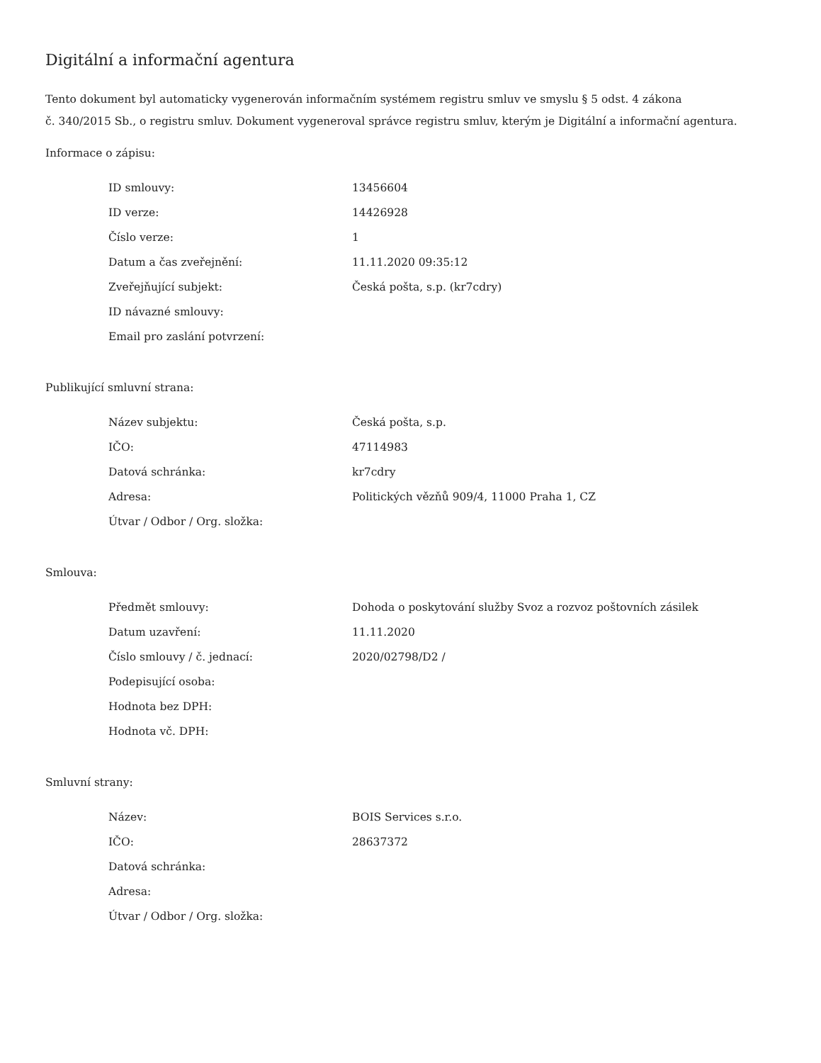Digitální a informační agentura
Tento dokument byl automaticky vygenerován informačním systémem registru smluv ve smyslu § 5 odst. 4 zákona
č. 340/2015 Sb., o registru smluv. Dokument vygeneroval správce registru smluv, kterým je Digitální a informační agentura.
Informace o zápisu:
| ID smlouvy: | 13456604 |
| ID verze: | 14426928 |
| Číslo verze: | 1 |
| Datum a čas zveřejnění: | 11.11.2020 09:35:12 |
| Zveřejňující subjekt: | Česká pošta, s.p. (kr7cdry) |
| ID návazné smlouvy: | |
| Email pro zaslání potvrzení: | |
Publikující smluvní strana:
| Název subjektu: | Česká pošta, s.p. |
| IČO: | 47114983 |
| Datová schránka: | kr7cdry |
| Adresa: | Politických vězňů 909/4, 11000 Praha 1, CZ |
| Útvar / Odbor / Org. složka: | |
Smlouva:
| Předmět smlouvy: | Dohoda o poskytování služby Svoz a rozvoz poštovních zásilek |
| Datum uzavření: | 11.11.2020 |
| Číslo smlouvy / č. jednací: | 2020/02798/D2 / |
| Podepisující osoba: | |
| Hodnota bez DPH: | |
| Hodnota vč. DPH: | |
Smluvní strany:
| Název: | BOIS Services s.r.o. |
| IČO: | 28637372 |
| Datová schránka: | |
| Adresa: | |
| Útvar / Odbor / Org. složka: | |